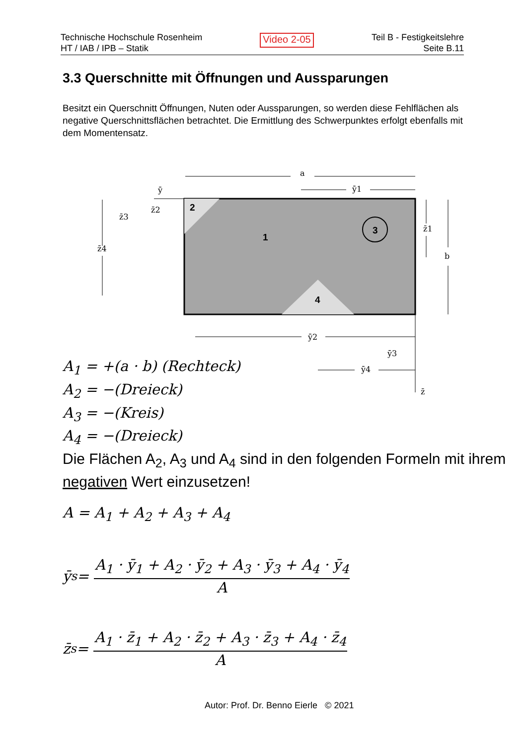Technische Hochschule Rosenheim
HT / IAB / IPB – Statik
Video 2-05
Teil B - Festigkeitslehre
Seite B.11
3.3 Querschnitte mit Öffnungen und Aussparungen
Besitzt ein Querschnitt Öffnungen, Nuten oder Aussparungen, so werden diese Fehlflächen als negative Querschnittsflächen betrachtet. Die Ermittlung des Schwerpunktes erfolgt ebenfalls mit dem Momentensatz.
2
1
3
4
a
ȳ1
ȳ
z̄2
z̄3
z̄4
z̄1
b
ȳ2
ȳ3
ȳ4
z̄
A<sub>1</sub> = +(a · b) (Rechteck)
A<sub>2</sub> = −(Dreieck)
A<sub>3</sub> = −(Kreis)
A<sub>4</sub> = −(Dreieck)
Die Flächen A<sub>2</sub>, A<sub>3</sub> und A<sub>4</sub> sind in den folgenden Formeln mit ihrem negativen Wert einzusetzen!
A = A<sub>1</sub> + A<sub>2</sub> + A<sub>3</sub> + A<sub>4</sub>
ȳ<sub>s</sub> = A<sub>1</sub> · ȳ<sub>1</sub> + A<sub>2</sub> · ȳ<sub>2</sub> + A<sub>3</sub> · ȳ<sub>3</sub> + A<sub>4</sub> · ȳ<sub>4</sub> A
z̄<sub>s</sub> = A<sub>1</sub> · z̄<sub>1</sub> + A<sub>2</sub> · z̄<sub>2</sub> + A<sub>3</sub> · z̄<sub>3</sub> + A<sub>4</sub> · z̄<sub>4</sub> A
Autor: Prof. Dr. Benno Eierle © 2021